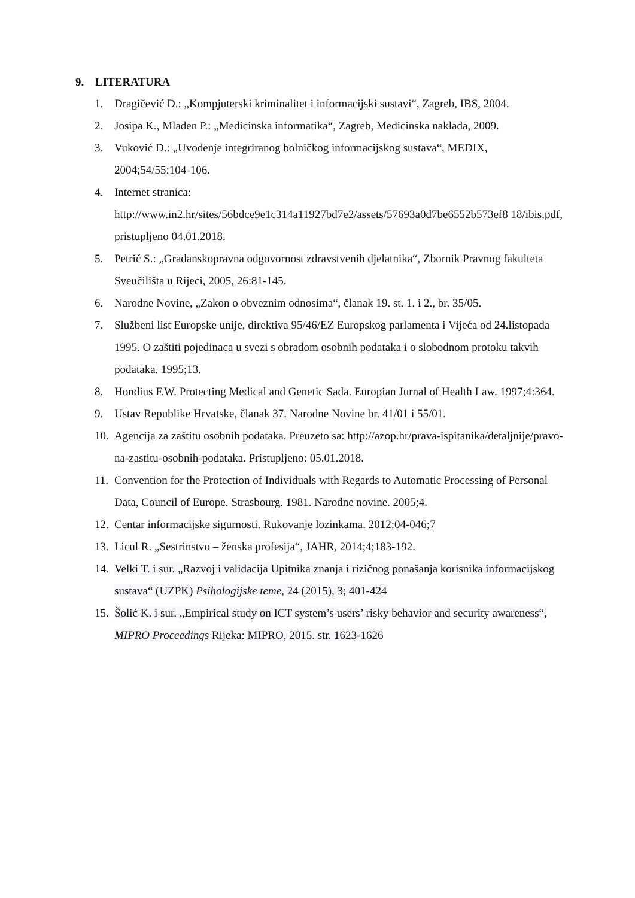9. LITERATURA
1. Dragičević D.: „Kompjuterski kriminalitet i informacijski sustavi“, Zagreb, IBS, 2004.
2. Josipa K., Mladen P.: „Medicinska informatika“, Zagreb, Medicinska naklada, 2009.
3. Vuković D.: „Uvođenje integriranog bolničkog informacijskog sustava“, MEDIX, 2004;54/55:104-106.
4. Internet stranica:
http://www.in2.hr/sites/56bdce9e1c314a11927bd7e2/assets/57693a0d7be6552b573ef8 18/ibis.pdf, pristupljeno 04.01.2018.
5. Petrić S.: „Građanskopravna odgovornost zdravstvenih djelatnika“, Zbornik Pravnog fakulteta Sveučilišta u Rijeci, 2005, 26:81-145.
6. Narodne Novine, „Zakon o obveznim odnosima“, članak 19. st. 1. i 2., br. 35/05.
7. Službeni list Europske unije, direktiva 95/46/EZ Europskog parlamenta i Vijeća od 24.listopada 1995. O zaštiti pojedinaca u svezi s obradom osobnih podataka i o slobodnom protoku takvih podataka. 1995;13.
8. Hondius F.W. Protecting Medical and Genetic Sada. Europian Jurnal of Health Law. 1997;4:364.
9. Ustav Republike Hrvatske, članak 37. Narodne Novine br. 41/01 i 55/01.
10.
Agencija za zaštitu osobnih podataka. Preuzeto sa: http://azop.hr/prava-ispitanika/detaljnije/pravo-na-zastitu-osobnih-podataka. Pristupljeno: 05.01.2018.
11.
Convention for the Protection of Individuals with Regards to Automatic Processing of Personal Data, Council of Europe. Strasbourg. 1981. Narodne novine. 2005;4.
12.
Centar informacijske sigurnosti. Rukovanje lozinkama. 2012:04-046;7
13.
Licul R. „Sestrinstvo – ženska profesija“, JAHR, 2014;4;183-192.
14.
Velki T. i sur. „Razvoj i validacija Upitnika znanja i rizičnog ponašanja korisnika informacijskog sustava“ (UZPK) Psihologijske teme, 24 (2015), 3; 401-424
15.
Šolić K. i sur. „Empirical study on ICT system’s users’ risky behavior and security awareness“, MIPRO Proceedings Rijeka: MIPRO, 2015. str. 1623-1626